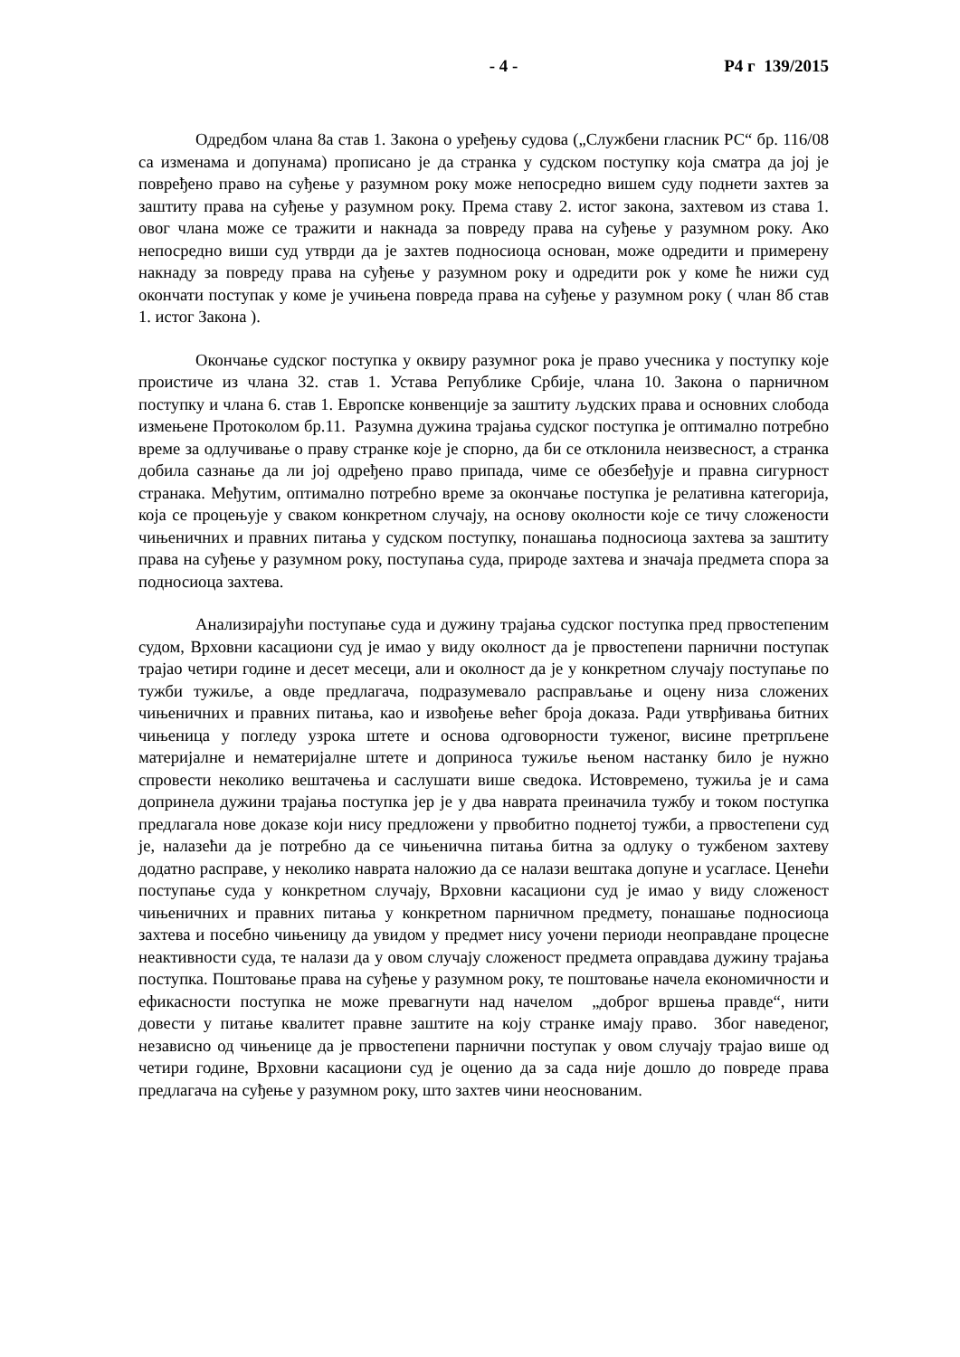- 4 - Р4 г 139/2015
Одредбом члана 8а став 1. Закона о уређењу судова („Службени гласник РС“ бр. 116/08 са изменама и допунама) прописано је да странка у судском поступку која сматра да јој је повређено право на суђење у разумном року може непосредно вишем суду поднети захтев за заштиту права на суђење у разумном року. Према ставу 2. истог закона, захтевом из става 1. овог члана може се тражити и накнада за повреду права на суђење у разумном року. Ако непосредно виши суд утврди да је захтев подносиоца основан, може одредити и примерену накнаду за повреду права на суђење у разумном року и одредити рок у коме ће нижи суд окончати поступак у коме је учињена повреда права на суђење у разумном року ( члан 8б став 1. истог Закона ).
Окончање судског поступка у оквиру разумног рока је право учесника у поступку које проистиче из члана 32. став 1. Устава Републике Србије, члана 10. Закона о парничном поступку и члана 6. став 1. Европске конвенције за заштиту људских права и основних слобода измењене Протоколом бр.11. Разумна дужина трајања судског поступка је оптимално потребно време за одлучивање о праву странке које је спорно, да би се отклонила неизвесност, а странка добила сазнање да ли јој одређено право припада, чиме се обезбеђује и правна сигурност странака. Међутим, оптимално потребно време за окончање поступка је релативна категорија, која се процењује у сваком конкретном случају, на основу околности које се тичу сложености чињеничних и правних питања у судском поступку, понашања подносиоца захтева за заштиту права на суђење у разумном року, поступања суда, природе захтева и значаја предмета спора за подносиоца захтева.
Анализирајући поступање суда и дужину трајања судског поступка пред првостепеним судом, Врховни касациони суд је имао у виду околност да је првостепени парнични поступак трајао четири године и десет месеци, али и околност да је у конкретном случају поступање по тужби тужиље, а овде предлагача, подразумевало расправљање и оцену низа сложених чињеничних и правних питања, као и извођење већег броја доказа. Ради утврђивања битних чињеница у погледу узрока штете и основа одговорности туженог, висине претрпљене материјалне и нематеријалне штете и доприноса тужиље њеном настанку било је нужно спровести неколико вештачења и саслушати више сведока. Истовремено, тужиља је и сама допринела дужини трајања поступка јер је у два наврата преиначила тужбу и током поступка предлагала нове доказе који нису предложени у првобитно поднетој тужби, а првостепени суд је, налазећи да је потребно да се чињенична питања битна за одлуку о тужбеном захтеву додатно расправе, у неколико наврата наложио да се налази вештака допуне и усагласе. Ценећи поступање суда у конкретном случају, Врховни касациони суд је имао у виду сложеност чињеничних и правних питања у конкретном парничном предмету, понашање подносиоца захтева и посебно чињеницу да увидом у предмет нису уочени периоди неоправдане процесне неактивности суда, те налази да у овом случају сложеност предмета оправдава дужину трајања поступка. Поштовање права на суђење у разумном року, те поштовање начела економичности и ефикасности поступка не може превагнути над начелом „доброг вршења правде“, нити довести у питање квалитет правне заштите на коју странке имају право. Због наведеног, независно од чињенице да је првостепени парнични поступак у овом случају трајао више од четири године, Врховни касациони суд је оценио да за сада није дошло до повреде права предлагача на суђење у разумном року, што захтев чини неоснованим.